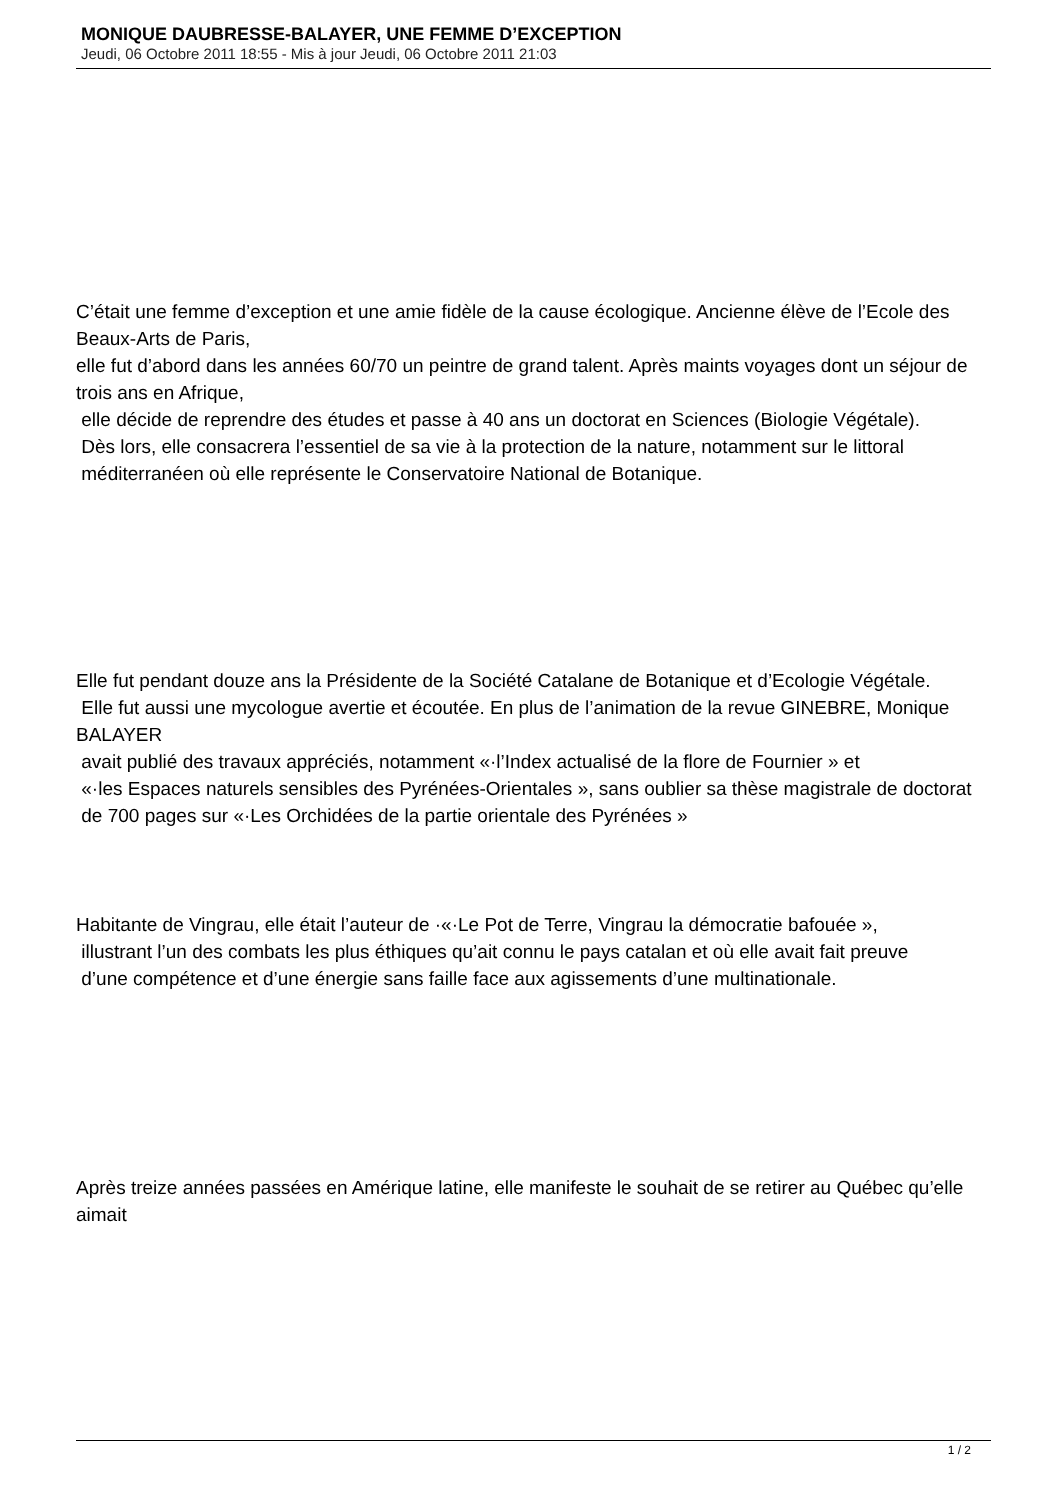MONIQUE DAUBRESSE-BALAYER, UNE FEMME D’EXCEPTION
Jeudi, 06 Octobre 2011 18:55 - Mis à jour Jeudi, 06 Octobre 2011 21:03
C’était une femme d’exception et une amie fidèle de la cause écologique. Ancienne élève de l’Ecole des Beaux-Arts de Paris,
elle fut d’abord dans les années 60/70 un peintre de grand talent. Après maints voyages dont un séjour de trois ans en Afrique,
elle décide de reprendre des études et passe à 40 ans un doctorat en Sciences (Biologie Végétale).
Dès lors, elle consacrera l’essentiel de sa vie à la protection de la nature, notamment sur le littoral
méditerranéen où elle représente le Conservatoire National de Botanique.
Elle fut pendant douze ans la Présidente de la Société Catalane de Botanique et d’Ecologie Végétale.
Elle fut aussi une mycologue avertie et écoutée. En plus de l’animation de la revue GINEBRE, Monique BALAYER
avait publié des travaux appréciés, notamment «·l’Index actualisé de la flore de Fournier » et
«·les Espaces naturels sensibles des Pyrénées-Orientales », sans oublier sa thèse magistrale de doctorat
de 700 pages sur «·Les Orchidées de la partie orientale des Pyrénées »
Habitante de Vingrau, elle était l’auteur de ·«·Le Pot de Terre, Vingrau la démocratie bafouée »,
illustrant l’un des combats les plus éthiques qu’ait connu le pays catalan et où elle avait fait preuve
d’une compétence et d’une énergie sans faille face aux agissements d’une multinationale.
Après treize années passées en Amérique latine, elle manifeste le souhait de se retirer au Québec qu’elle aimait
1 / 2